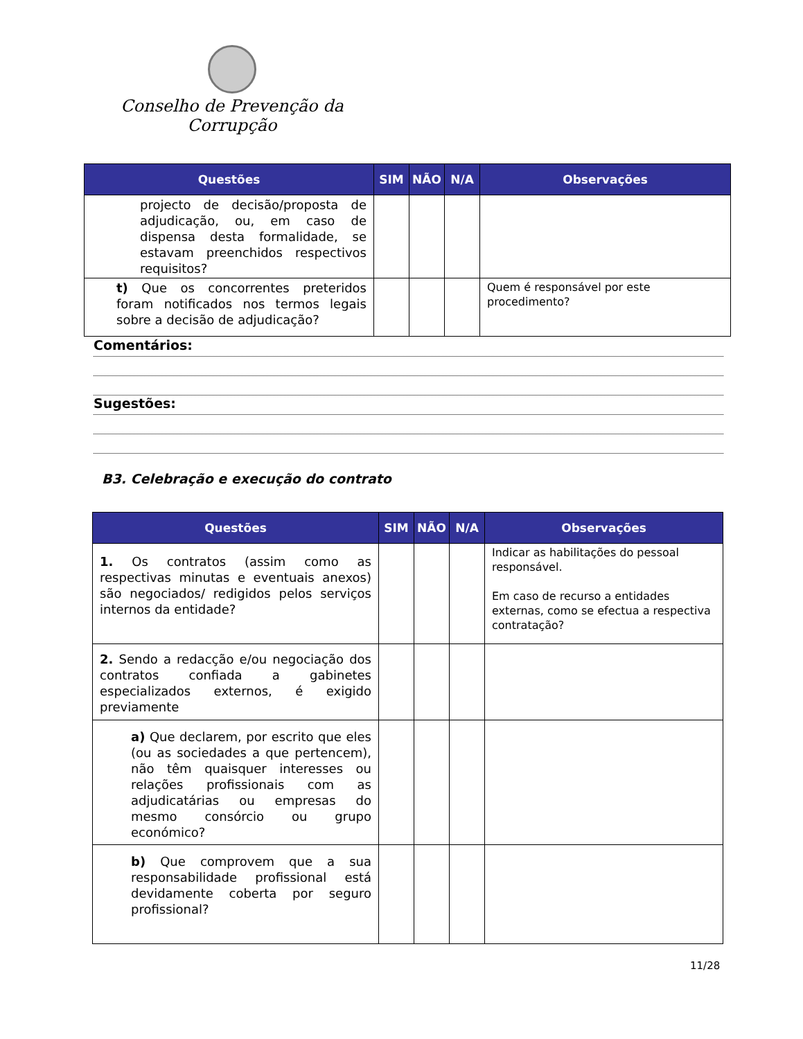Conselho de Prevenção da Corrupção
| Questões | SIM | NÃO | N/A | Observações |
| --- | --- | --- | --- | --- |
| projecto de decisão/proposta de adjudicação, ou, em caso de dispensa desta formalidade, se estavam preenchidos respectivos requisitos? | | | | |
| t) Que os concorrentes preteridos foram notificados nos termos legais sobre a decisão de adjudicação? | | | | Quem é responsável por este procedimento? |
Comentários:
Sugestões:
B3. Celebração e execução do contrato
| Questões | SIM | NÃO | N/A | Observações |
| --- | --- | --- | --- | --- |
| 1. Os contratos (assim como as respectivas minutas e eventuais anexos) são negociados/ redigidos pelos serviços internos da entidade? | | | | Indicar as habilitações do pessoal responsável. Em caso de recurso a entidades externas, como se efectua a respectiva contratação? |
| 2. Sendo a redacção e/ou negociação dos contratos confiada a gabinetes especializados externos, é exigido previamente | | | | |
| a) Que declarem, por escrito que eles (ou as sociedades a que pertencem), não têm quaisquer interesses ou relações profissionais com as adjudicatárias ou empresas do mesmo consórcio ou grupo económico? | | | | |
| b) Que comprovem que a sua responsabilidade profissional está devidamente coberta por seguro profissional? | | | | |
11/28